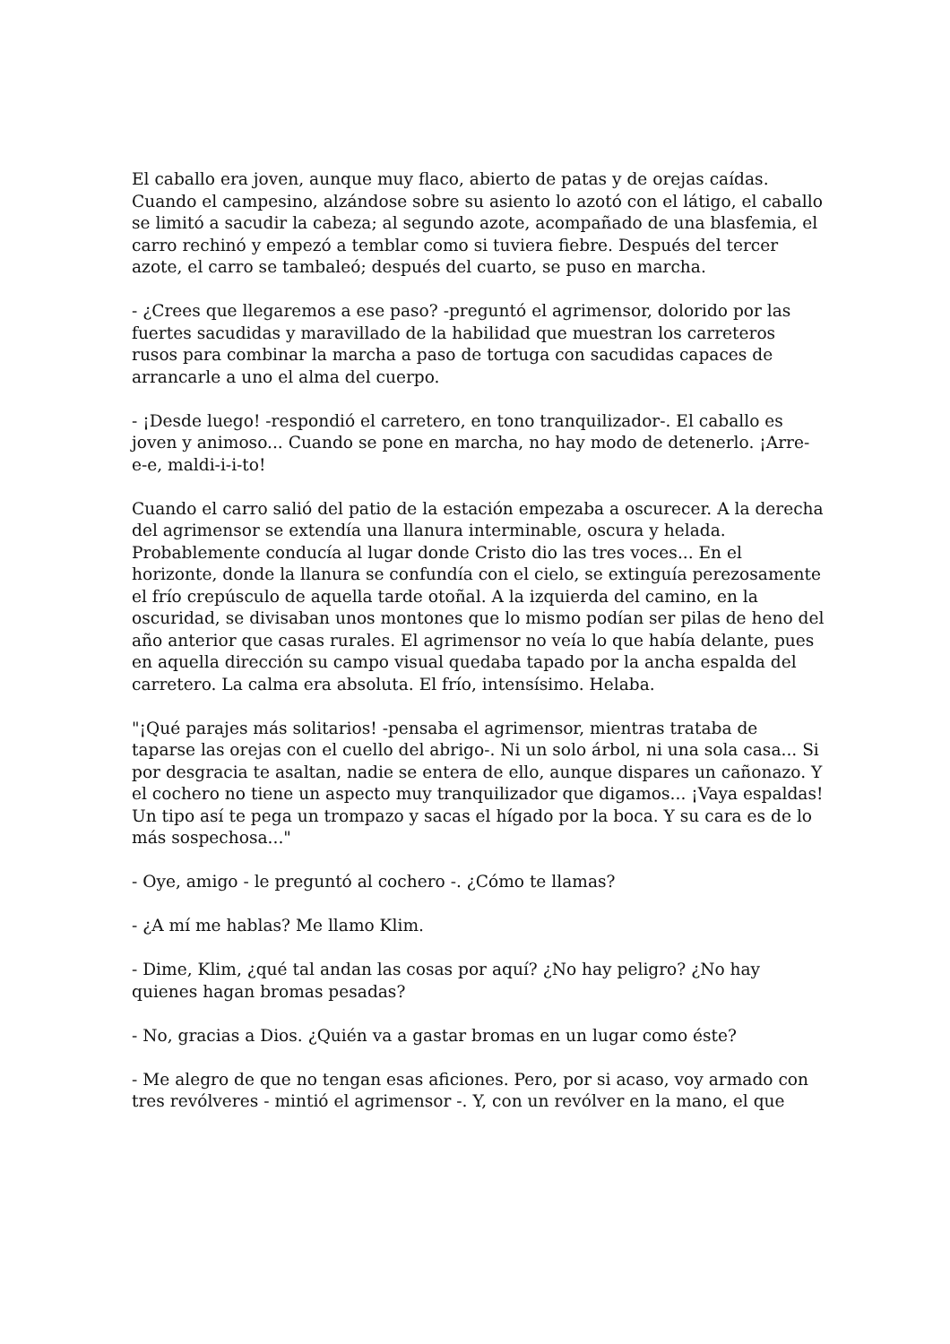El caballo era joven, aunque muy flaco, abierto de patas y de orejas caídas. Cuando el campesino, alzándose sobre su asiento lo azotó con el látigo, el caballo se limitó a sacudir la cabeza; al segundo azote, acompañado de una blasfemia, el carro rechinó y empezó a temblar como si tuviera fiebre. Después del tercer azote, el carro se tambaleó; después del cuarto, se puso en marcha.
- ¿Crees que llegaremos a ese paso? -preguntó el agrimensor, dolorido por las fuertes sacudidas y maravillado de la habilidad que muestran los carreteros rusos para combinar la marcha a paso de tortuga con sacudidas capaces de arrancarle a uno el alma del cuerpo.
- ¡Desde luego! -respondió el carretero, en tono tranquilizador-. El caballo es joven y animoso... Cuando se pone en marcha, no hay modo de detenerlo. ¡Arre-e-e, maldi-i-i-to!
Cuando el carro salió del patio de la estación empezaba a oscurecer. A la derecha del agrimensor se extendía una llanura interminable, oscura y helada. Probablemente conducía al lugar donde Cristo dio las tres voces... En el horizonte, donde la llanura se confundía con el cielo, se extinguía perezosamente el frío crepúsculo de aquella tarde otoñal. A la izquierda del camino, en la oscuridad, se divisaban unos montones que lo mismo podían ser pilas de heno del año anterior que casas rurales. El agrimensor no veía lo que había delante, pues en aquella dirección su campo visual quedaba tapado por la ancha espalda del carretero. La calma era absoluta. El frío, intensísimo. Helaba.
"¡Qué parajes más solitarios! -pensaba el agrimensor, mientras trataba de taparse las orejas con el cuello del abrigo-. Ni un solo árbol, ni una sola casa... Si por desgracia te asaltan, nadie se entera de ello, aunque dispares un cañonazo. Y el cochero no tiene un aspecto muy tranquilizador que digamos... ¡Vaya espaldas! Un tipo así te pega un trompazo y sacas el hígado por la boca. Y su cara es de lo más sospechosa..."
- Oye, amigo - le preguntó al cochero -. ¿Cómo te llamas?
- ¿A mí me hablas? Me llamo Klim.
- Dime, Klim, ¿qué tal andan las cosas por aquí? ¿No hay peligro? ¿No hay quienes hagan bromas pesadas?
- No, gracias a Dios. ¿Quién va a gastar bromas en un lugar como éste?
- Me alegro de que no tengan esas aficiones. Pero, por si acaso, voy armado con tres revólveres - mintió el agrimensor -. Y, con un revólver en la mano, el que